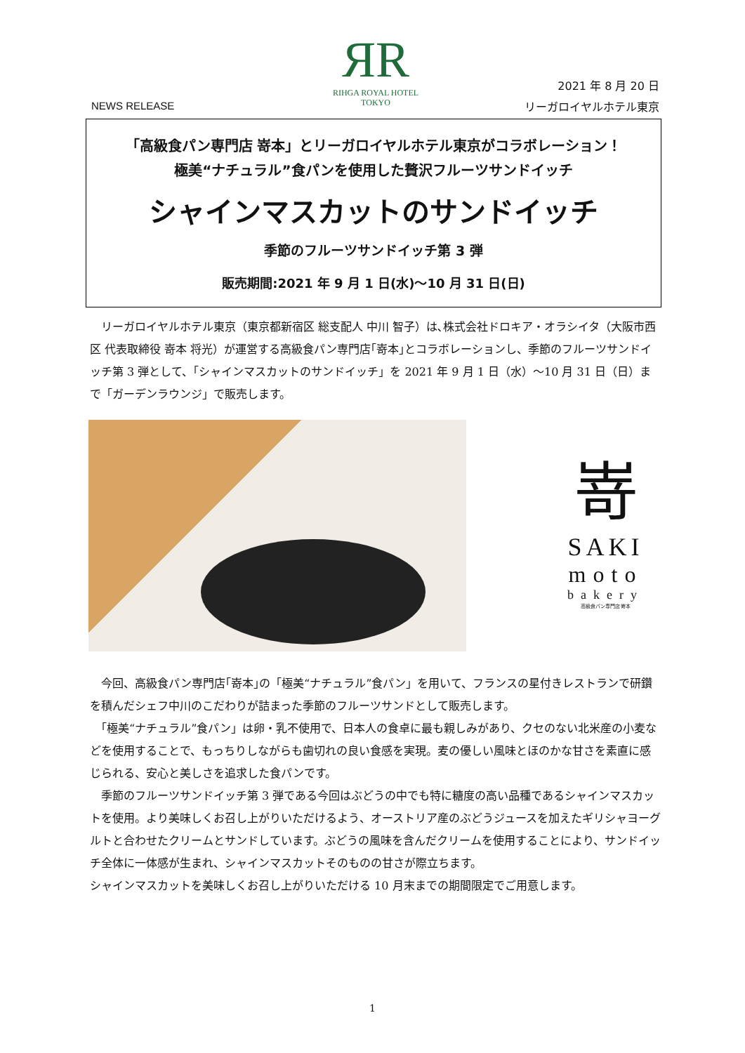ЯR
RIHGA ROYAL HOTEL
TOKYO
NEWS RELEASE
2021 年 8 月 20 日
リーガロイヤルホテル東京
「高級食パン専門店 嵜本」とリーガロイヤルホテル東京がコラボレーション！
極美“ナチュラル”食パンを使用した贅沢フルーツサンドイッチ
シャインマスカットのサンドイッチ
季節のフルーツサンドイッチ第 3 弾
販売期間:2021 年 9 月 1 日(水)～10 月 31 日(日)
　リーガロイヤルホテル東京（東京都新宿区 総支配人 中川 智子）は､株式会社ドロキア・オラシイタ（大阪市西区 代表取締役 嵜本 将光）が運営する高級食パン専門店｢嵜本｣とコラボレーションし、季節のフルーツサンドイッチ第 3 弾として、「シャインマスカットのサンドイッチ」を 2021 年 9 月 1 日（水）～10 月 31 日（日）まで「ガーデンラウンジ」で販売します。
嵜
SAKI
moto
bakery
高級食パン専門店 嵜本
　今回、高級食パン専門店｢嵜本｣の「極美“ナチュラル”食パン」を用いて、フランスの星付きレストランで研鑽を積んだシェフ中川のこだわりが詰まった季節のフルーツサンドとして販売します。
　「極美“ナチュラル”食パン」は卵・乳不使用で、日本人の食卓に最も親しみがあり、クセのない北米産の小麦などを使用することで、もっちりしながらも歯切れの良い食感を実現。麦の優しい風味とほのかな甘さを素直に感じられる、安心と美しさを追求した食パンです。
　季節のフルーツサンドイッチ第 3 弾である今回はぶどうの中でも特に糖度の高い品種であるシャインマスカットを使用。より美味しくお召し上がりいただけるよう、オーストリア産のぶどうジュースを加えたギリシャヨーグルトと合わせたクリームとサンドしています。ぶどうの風味を含んだクリームを使用することにより、サンドイッチ全体に一体感が生まれ、シャインマスカットそのものの甘さが際立ちます。
シャインマスカットを美味しくお召し上がりいただける 10 月末までの期間限定でご用意します。
1